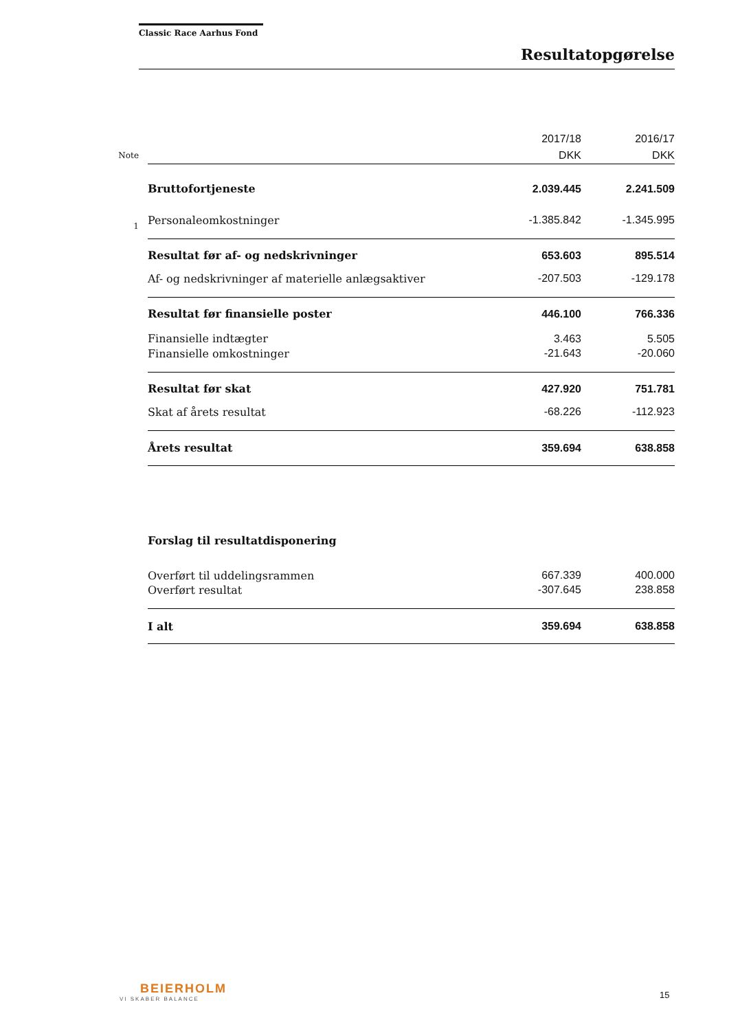Classic Race Aarhus Fond
Resultatopgørelse
| | | 2017/18 | 2016/17 |
| Note | | DKK | DKK |
| | Bruttofortjeneste | 2.039.445 | 2.241.509 |
| 1 | Personaleomkostninger | -1.385.842 | -1.345.995 |
| | Resultat før af- og nedskrivninger | 653.603 | 895.514 |
| | Af- og nedskrivninger af materielle anlægsaktiver | -207.503 | -129.178 |
| | Resultat før finansielle poster | 446.100 | 766.336 |
| | Finansielle indtægter | 3.463 | 5.505 |
| | Finansielle omkostninger | -21.643 | -20.060 |
| | Resultat før skat | 427.920 | 751.781 |
| | Skat af årets resultat | -68.226 | -112.923 |
| | Årets resultat | 359.694 | 638.858 |
| | Forslag til resultatdisponering | | |
| | Overført til uddelingsrammen | 667.339 | 400.000 |
| | Overført resultat | -307.645 | 238.858 |
| | I alt | 359.694 | 638.858 |
BEIERHOLM
VI SKABER BALANCE
15